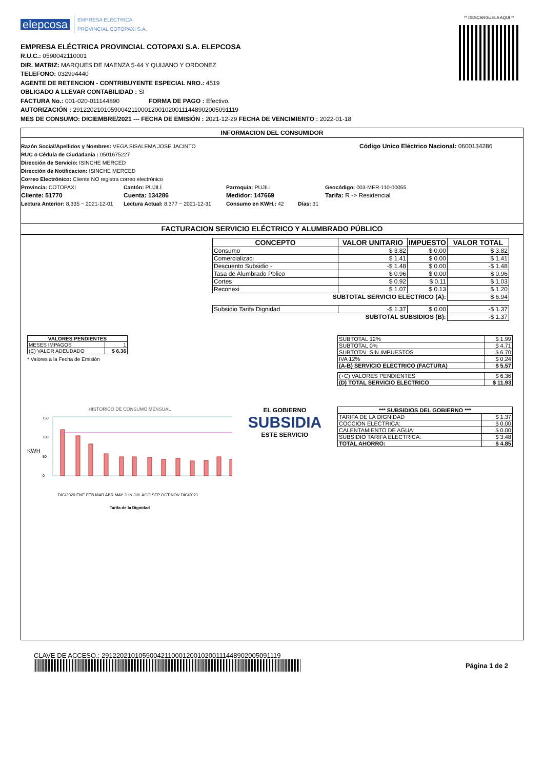elepcosa EMPRESA ELÉCTRICA
PROVINCIAL COTOPAXI S.A.
EMPRESA ELÉCTRICA PROVINCIAL COTOPAXI S.A. ELEPCOSA
R.U.C.: 0590042110001
DIR. MATRIZ: MARQUES DE MAENZA 5-44 Y QUIJANO Y ORDONEZ
TELEFONO: 032994440
AGENTE DE RETENCION - CONTRIBUYENTE ESPECIAL NRO.: 4519
OBLIGADO A LLEVAR CONTABILIDAD : SI
FACTURA No.: 001-020-011144890 FORMA DE PAGO : Efectivo.
AUTORIZACIÓN : 2912202101059004211000120010200111448902005091119
MES DE CONSUMO: DICIEMBRE/2021 --- FECHA DE EMISIÓN : 2021-12-29 FECHA DE VENCIMIENTO : 2022-01-18
** DESCARGUELA AQUI **
INFORMACION DEL CONSUMIDOR
Razón Social/Apellidos y Nombres: VEGA SISALEMA JOSE JACINTO Código Unico Eléctrico Nacional: 0600134286
RUC o Cédula de Ciudadanía : 0501675227
Dirección de Servicio: ISINCHE MERCED
Dirección de Notificacion: ISINCHE MERCED
Correo Electrónico: Cliente NO registra correo electrónico
Provincia: COTOPAXI Cantón: PUJILÍ Parroquia: PUJILI Geocódigo: 003-MER-110-00055
Cliente: 51770 Cuenta: 134286 Medidor: 147669 Tarifa: R -> Residencial
Lectura Anterior: 8,335 ~ 2021-12-01 Lectura Actual: 8,377 ~ 2021-12-31 Consumo en KWH.: 42 Días: 31
FACTURACION SERVICIO ELÉCTRICO Y ALUMBRADO PÚBLICO
| CONCEPTO | VALOR UNITARIO | IMPUESTO | VALOR TOTAL |
| --- | --- | --- | --- |
| Consumo | $ 3.82 | $ 0.00 | $ 3.82 |
| Comercializaci | $ 1.41 | $ 0.00 | $ 1.41 |
| Descuento Subsidio - | -$ 1.48 | $ 0.00 | -$ 1.48 |
| Tasa de Alumbrado Pblico | $ 0.96 | $ 0.00 | $ 0.96 |
| Cortes | $ 0.92 | $ 0.11 | $ 1.03 |
| Reconexi | $ 1.07 | $ 0.13 | $ 1.20 |
| SUBTOTAL SERVICIO ELECTRICO (A): | | | $ 6.94 |
| Subsidio Tarifa Dignidad | -$ 1.37 | $ 0.00 | -$ 1.37 |
| SUBTOTAL SUBSIDIOS (B): | | | -$ 1.37 |
| VALORES PENDIENTES | |
| --- | --- |
| MESES IMPAGOS | 1 |
| (C) VALOR ADEUDADO | $ 6.36 |
* Valores a la Fecha de Emisión
| SUBTOTAL 12% | $ 1.99 |
| SUBTOTAL 0% | $ 4.71 |
| SUBTOTAL SIN IMPUESTOS | $ 6.70 |
| IVA 12% | $ 0.24 |
| (A-B) SERVICIO ELECTRICO (FACTURA) | $ 5.57 |
| (+C) VALORES PENDIENTES | $ 6.36 |
| (D) TOTAL SERVICIO ELECTRICO | $ 11.93 |
HISTORICO DE CONSUMO MENSUAL
KWH
150
100
50
0
DIC/2020 ENE FEB MAR ABR MAY JUN JUL AGO SEP OCT NOV DIC/2021
Tarifa de la Dignidad
EL GOBIERNO
SUBSIDIA
ESTE SERVICIO
| *** SUBSIDIOS DEL GOBIERNO *** | |
| --- | --- |
| TARIFA DE LA DIGNIDAD | $ 1.37 |
| COCCION ELECTRICA: | $ 0.00 |
| CALENTAMIENTO DE AGUA: | $ 0.00 |
| SUBSIDIO TARIFA ELECTRICA: | $ 3.48 |
| TOTAL AHORRO: | $ 4.85 |
CLAVE DE ACCESO.: 2912202101059004211000120010200111448902005091119
Página 1 de 2